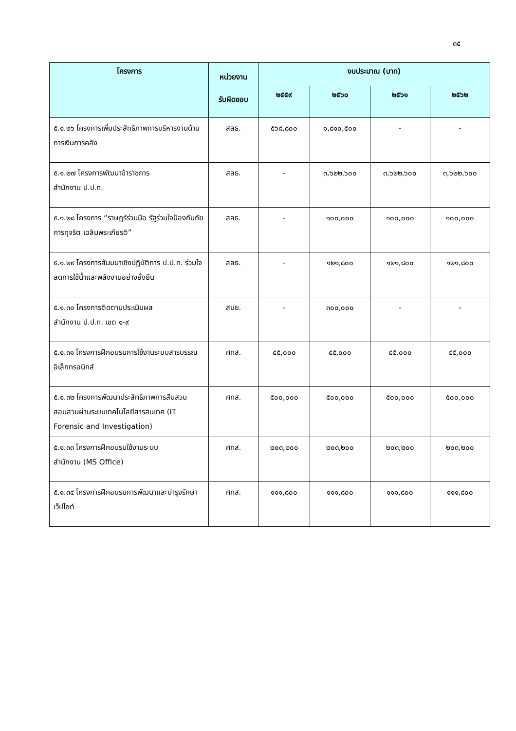๓๕
| โครงการ | หน่วยงาน รับผิดชอบ | งบประมาณ (บาท) | | | |
| --- | --- | --- | --- | --- | --- |
| | | ๒๕๕๙ | ๒๕๖๐ | ๒๕๖๑ | ๒๕๖๒ |
| ๕.๑.๒๖ โครงการเพิ่มประสิทธิภาพการบริหารงานด้านการเงินการคลัง | สลธ. | ๕๖๘,๘๐๐ | ๑,๘๑๐,๕๐๐ | - | - |
| ๕.๑.๒๗ โครงการพัฒนาข้าราชการ สำนักงาน ป.ป.ท. | สลธ. | - | ๓,๖๒๒,๖๐๐ | ๓,๖๒๒,๖๐๐ | ๓,๖๒๒,๖๐๐ |
| ๕.๑.๒๘ โครงการ “ราษฎร์ร่วมมือ รัฐร่วมใจป้องกันภัยการทุจริต เฉลิมพระเกียรติ” | สลธ. | - | ๑๐๐,๐๐๐ | ๑๐๐,๐๐๐ | ๑๐๐,๐๐๐ |
| ๕.๑.๒๙ โครงการสัมมนาเชิงปฏิบัติการ ป.ป.ท. ร่วมใจ ลดการใช้น้ำและพลังงานอย่างยั่งยืน | สลธ. | - | ๑๒๑,๘๐๐ | ๑๒๑,๘๐๐ | ๑๒๑,๘๐๐ |
| ๕.๑.๓๐ โครงการติดตามประเมินผล สำนักงาน ป.ป.ท. เขต ๑-๙ | สนย. | - | ๓๐๐,๐๐๐ | - | - |
| ๕.๑.๓๑ โครงการฝึกอบรมการใช้งานระบบสารบรรณอิเล็กทรอนิกส์ | ศทส. | ๔๕,๐๐๐ | ๔๕,๐๐๐ | ๔๕,๐๐๐ | ๔๕,๐๐๐ |
| ๕.๑.๓๒ โครงการพัฒนาประสิทธิภาพการสืบสวนสอบสวนผ่านระบบเทคโนโลยีสารสนเทศ (IT Forensic and Investigation) | ศทส. | ๕๐๐,๐๐๐ | ๕๐๐,๐๐๐ | ๕๐๐,๐๐๐ | ๕๐๐,๐๐๐ |
| ๕.๑.๓๓ โครงการฝึกอบรมใช้งานระบบ สำนักงาน (MS Office) | ศทส. | ๒๐๓,๒๐๐ | ๒๐๓,๒๐๐ | ๒๐๓,๒๐๐ | ๒๐๓,๒๐๐ |
| ๕.๑.๓๔ โครงการฝึกอบรมการพัฒนาและบำรุงรักษาเว็ปไซต์ | ศทส. | ๑๑๑,๘๐๐ | ๑๑๑,๘๐๐ | ๑๑๑,๘๐๐ | ๑๑๑,๘๐๐ |